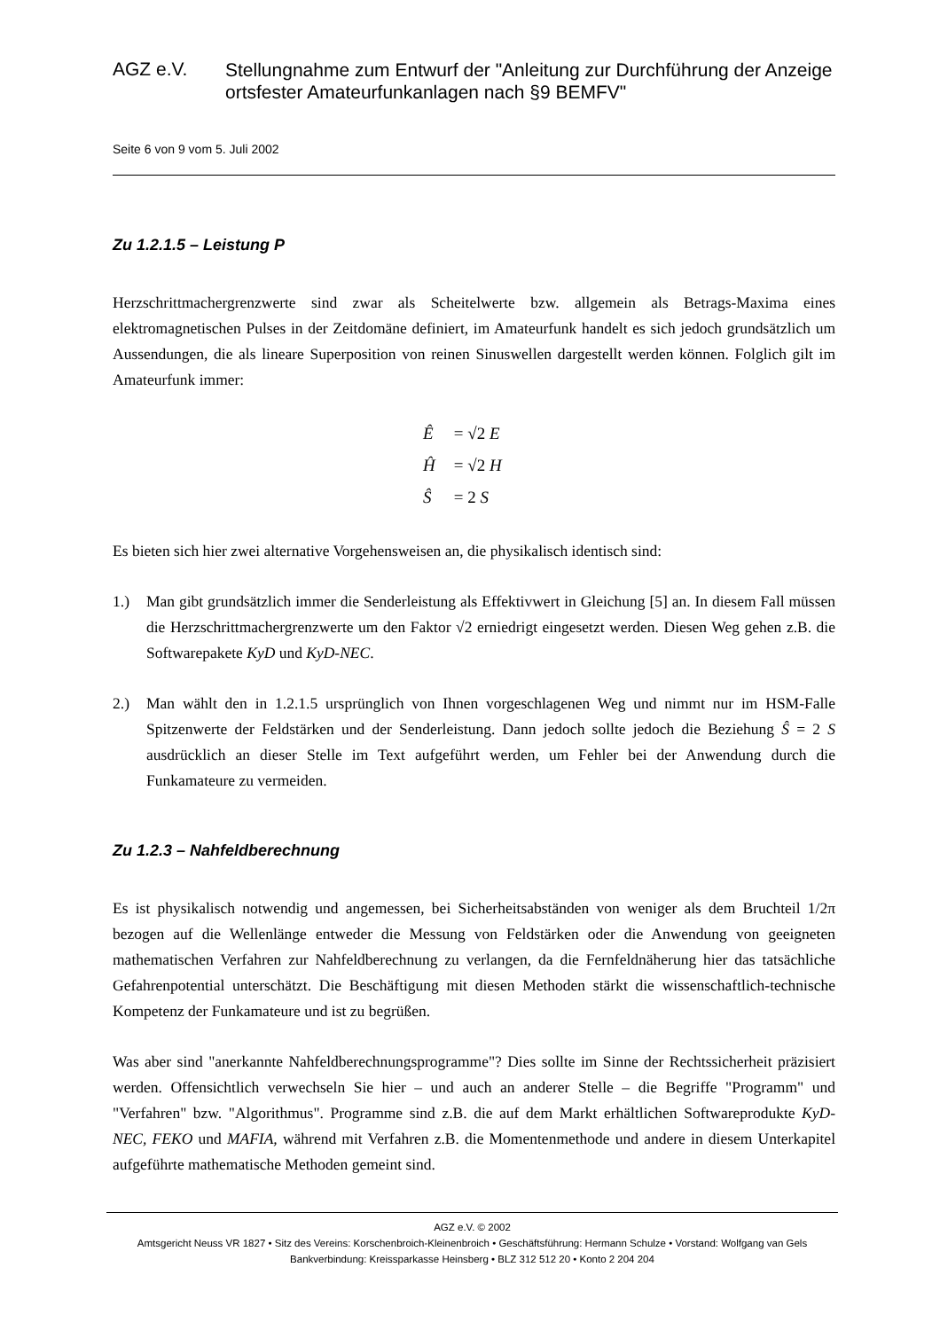AGZ e.V.
Stellungnahme zum Entwurf der "Anleitung zur Durchführung der Anzeige ortsfester Amateurfunkanlagen nach §9 BEMFV"
Seite 6 von 9 vom 5. Juli 2002
Zu 1.2.1.5 – Leistung P
Herzschrittmachergrenzwerte sind zwar als Scheitelwerte bzw. allgemein als Betrags-Maxima eines elektromagnetischen Pulses in der Zeitdomäne definiert, im Amateurfunk handelt es sich jedoch grundsätzlich um Aussendungen, die als lineare Superposition von reinen Sinuswellen dargestellt werden können. Folglich gilt im Amateurfunk immer:
Ê = √2 E
Ĥ = √2 H
Ŝ = 2 S
Es bieten sich hier zwei alternative Vorgehensweisen an, die physikalisch identisch sind:
1.) Man gibt grundsätzlich immer die Senderleistung als Effektivwert in Gleichung [5] an. In diesem Fall müssen die Herzschrittmachergrenzwerte um den Faktor √2 erniedrigt eingesetzt werden. Diesen Weg gehen z.B. die Softwarepakete KyD und KyD-NEC.
2.) Man wählt den in 1.2.1.5 ursprünglich von Ihnen vorgeschlagenen Weg und nimmt nur im HSM-Falle Spitzenwerte der Feldstärken und der Senderleistung. Dann jedoch sollte jedoch die Beziehung Ŝ = 2 S ausdrücklich an dieser Stelle im Text aufgeführt werden, um Fehler bei der Anwendung durch die Funkamateure zu vermeiden.
Zu 1.2.3 – Nahfeldberechnung
Es ist physikalisch notwendig und angemessen, bei Sicherheitsabständen von weniger als dem Bruchteil 1/2π bezogen auf die Wellenlänge entweder die Messung von Feldstärken oder die Anwendung von geeigneten mathematischen Verfahren zur Nahfeldberechnung zu verlangen, da die Fernfeldnäherung hier das tatsächliche Gefahrenpotential unterschätzt. Die Beschäftigung mit diesen Methoden stärkt die wissenschaftlich-technische Kompetenz der Funkamateure und ist zu begrüßen.
Was aber sind "anerkannte Nahfeldberechnungsprogramme"? Dies sollte im Sinne der Rechtssicherheit präzisiert werden. Offensichtlich verwechseln Sie hier – und auch an anderer Stelle – die Begriffe "Programm" und "Verfahren" bzw. "Algorithmus". Programme sind z.B. die auf dem Markt erhältlichen Softwareprodukte KyD-NEC, FEKO und MAFIA, während mit Verfahren z.B. die Momentenmethode und andere in diesem Unterkapitel aufgeführte mathematische Methoden gemeint sind.
AGZ e.V. © 2002
Amtsgericht Neuss VR 1827 • Sitz des Vereins: Korschenbroich-Kleinenbroich • Geschäftsführung: Hermann Schulze • Vorstand: Wolfgang van Gels
Bankverbindung: Kreissparkasse Heinsberg • BLZ 312 512 20 • Konto 2 204 204